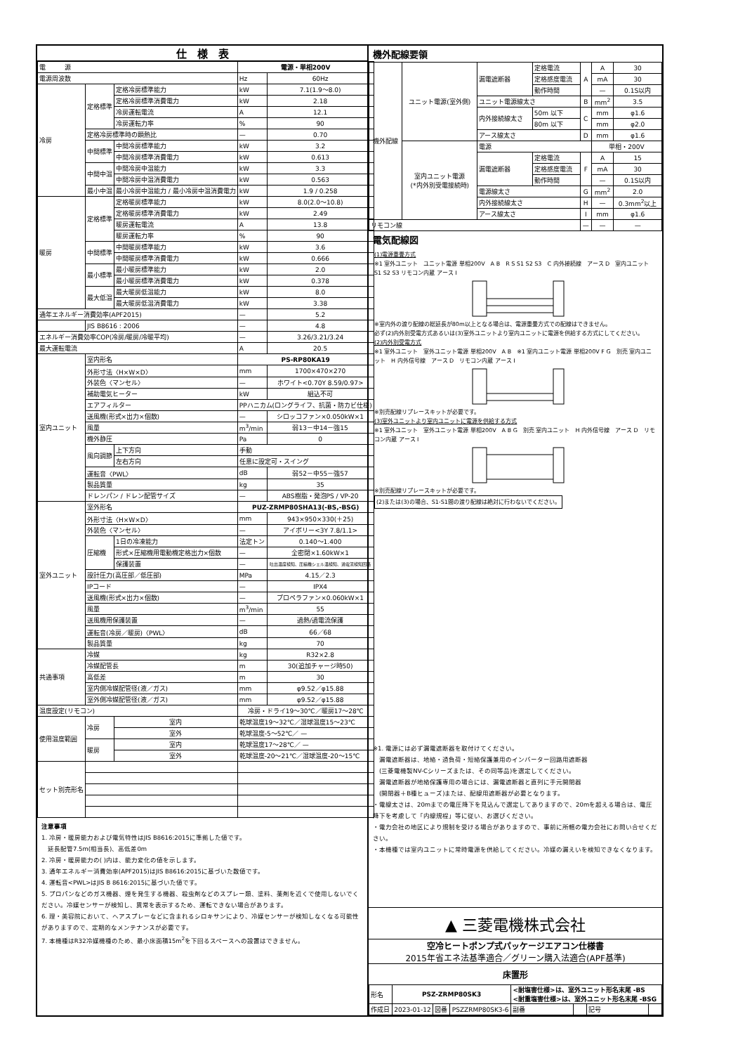仕　様　表
| 電 源 | | | 電源・単相200V | |
| 電源周波数 | | | Hz | 60Hz |
| 冷房 | 定格標準 | 定格冷房標準能力 | kW | 7.1(1.9～8.0) |
| | | 定格冷房標準消費電力 | kW | 2.18 |
| | | 冷房運転電流 | A | 12.1 |
| | | 冷房運転力率 | % | 90 |
| | 定格冷房標準時の顕熱比 | | — | 0.70 |
| | 中間標準 | 中間冷房標準能力 | kW | 3.2 |
| | | 中間冷房標準消費電力 | kW | 0.613 |
| | 中間中温 | 中間冷房中温能力 | kW | 3.3 |
| | | 中間冷房中温消費電力 | kW | 0.563 |
| | 最小中温 | 最小冷房中温能力 / 最小冷房中温消費電力 | kW | 1.9 / 0.258 |
| 暖房 | 定格標準 | 定格暖房標準能力 | kW | 8.0(2.0～10.8) |
| | | 定格暖房標準消費電力 | kW | 2.49 |
| | | 暖房運転電流 | A | 13.8 |
| | | 暖房運転力率 | % | 90 |
| | 中間標準 | 中間暖房標準能力 | kW | 3.6 |
| | | 中間暖房標準消費電力 | kW | 0.666 |
| | 最小標準 | 最小暖房標準能力 | kW | 2.0 |
| | | 最小暖房標準消費電力 | kW | 0.378 |
| | 最大低温 | 最大暖房低温能力 | kW | 8.0 |
| | | 最大暖房低温消費電力 | kW | 3.38 |
| 通年エネルギー消費効率(APF2015) | | | — | 5.2 |
| | JIS B8616 : 2006 | | — | 4.8 |
| エネルギー消費効率COP(冷房/暖房/冷暖平均) | | | — | 3.26/3.21/3.24 |
| 最大運転電流 | | | A | 20.5 |
| 室内ユニット | 室内形名 | | PS-RP80KA19 | |
| | 外形寸法〈H×W×D〉 | | mm | 1700×470×270 |
| | 外装色〈マンセル〉 | | — | ホワイト<0.70Y 8.59/0.97> |
| | 補助電気ヒーター | | kW | 組込不可 |
| | エアフィルター | | PPハニカム(ロングライフ、抗菌・防カビ仕様) | |
| | 送風機(形式×出力×個数) | | — | シロッコファン×0.050kW×1 |
| | 風量 | | m<sup>3</sup>/min | 弱13－中14－強15 |
| | 機外静圧 | | Pa | 0 |
| | 風向調節 | 上下方向 | 手動 | |
| | | 左右方向 | 任意に設定可・スイング | |
| | 運転音〈PWL〉 | | dB | 弱52－中55－強57 |
| | 製品質量 | | kg | 35 |
| | ドレンパン / ドレン配管サイズ | | — | ABS樹脂・発泡PS / VP-20 |
| 室外ユニット | 室外形名 | | PUZ-ZRMP80SHA13(-BS,-BSG) | |
| | 外形寸法〈H×W×D〉 | | mm | 943×950×330(＋25) |
| | 外装色〈マンセル〉 | | — | アイボリー<3Y 7.8/1.1> |
| | 圧縮機 | 1日の冷凍能力 | 法定トン | 0.140～1.400 |
| | | 形式×圧縮機用電動機定格出力×個数 | — | 全密閉×1.60kW×1 |
| | | 保護装置 | — | 吐出温度検知、圧縮機シェル温検知、過電流検知回路 |
| | 設計圧力(高圧部／低圧部) | | MPa | 4.15／2.3 |
| | IPコード | | — | IPX4 |
| | 送風機(形式×出力×個数) | | — | プロペラファン×0.060kW×1 |
| | 風量 | | m<sup>3</sup>/min | 55 |
| | 送風機用保護装置 | | — | 過熱/過電流保護 |
| | 運転音(冷房／暖房)〈PWL〉 | | dB | 66／68 |
| | 製品質量 | | kg | 70 |
| 共通事項 | 冷媒 | | kg | R32×2.8 |
| | 冷媒配管長 | | m | 30(追加チャージ時50) |
| | 高低差 | | m | 30 |
| | 室内側冷媒配管径(液／ガス) | | mm | φ9.52／φ15.88 |
| | 室外側冷媒配管径(液／ガス) | | mm | φ9.52／φ15.88 |
| 温度設定(リモコン) | | | 冷房・ドライ19～30℃／暖房17～28℃ | |
| 使用温度範囲 | 冷房 | 室内 | 乾球温度19～32℃／湿球温度15～23℃ | |
| | | 室外 | 乾球温度-5～52℃／ — | |
| | 暖房 | 室内 | 乾球温度17～28℃／ — | |
| | | 室外 | 乾球温度-20～21℃／湿球温度-20～15℃ | |
| セット別売形名 | | | | |
注意事項
1. 冷房・暖房能力および電気特性はJIS B8616:2015に準拠した値です。
　延長配管7.5m(相当長)、高低差0m
2. 冷房・暖房能力の( )内は、能力変化の値を示します。
3. 通年エネルギー消費効率(APF2015)はJIS B8616:2015に基づいた数値です。
4. 運転音<PWL>はJIS B 8616:2015に基づいた値です。
5. プロパンなどのガス機器、煙を発生する機器、殺虫剤などのスプレー類、塗料、薬剤を近くで使用しないでください。冷媒センサーが検知し、異常を表示するため、運転できない場合があります。
6. 理・美容院において、ヘアスプレーなどに含まれるシロキサンにより、冷媒センサーが検知しなくなる可能性がありますので、定期的なメンテナンスが必要です。
7. 本機種はR32冷媒機種のため、最小床面積15m<sup>2</sup>を下回るスペースへの設置はできません。
機外配線要領
| 機外配線 | ユニット電源(室外側) | 漏電遮断器 | 定格電流 | A | A | 30 |
| | | | 定格感度電流 | | mA | 30 |
| | | | 動作時間 | | — | 0.1S以内 |
| | | ユニット電源線太さ | | B | mm<sup>2</sup> | 3.5 |
| | | 内外接続線太さ | 50m 以下 | C | mm | φ1.6 |
| | | | 80m 以下 | | mm | φ2.0 |
| | | アース線太さ | | D | mm | φ1.6 |
| | 室内ユニット電源 (*内外別受電接続時) | 電源 | | | 単相・200V | |
| | | 漏電遮断器 | 定格電流 | F | A | 15 |
| | | | 定格感度電流 | | mA | 30 |
| | | | 動作時間 | | — | 0.1S以内 |
| | | 電源線太さ | | G | mm<sup>2</sup> | 2.0 |
| | | 内外接続線太さ | | H | — | 0.3mm<sup>2</sup>以上 |
| | | アース線太さ | | I | mm | φ1.6 |
| リモコン線 | | | | — | — | — |
電気配線図
(1)電源重畳方式
※1 室外ユニット　ユニット電源 単相200V　A B　R S S1 S2 S3　C 内外接続線　アース D　室内ユニット S1 S2 S3 リモコン内蔵 アース I
※室内外の渡り配線の総延長が80m以上となる場合は、電源重畳方式での配線はできません。
必ず(2)内外別受電方式あるいは(3)室外ユニットより室内ユニットに電源を供給する方式にしてください。
(2)内外別受電方式
※1 室外ユニット　室外ユニット電源 単相200V　A B　※1 室内ユニット電源 単相200V F G　別売 室内ユニット　H 内外信号線　アース D　リモコン内蔵 アース I
※別売配線リプレースキットが必要です。
(3)室外ユニットより室内ユニットに電源を供給する方式
※1 室外ユニット　室外ユニット電源 単相200V　A B G　別売 室内ユニット　H 内外信号線　アース D　リモコン内蔵 アース I
※別売配線リプレースキットが必要です。
(2)または(3)の場合、S1-S1間の渡り配線は絶対に行わないでください。
※1. 電源には必ず漏電遮断器を取付けてください。
　漏電遮断器は、地絡・過負荷・短絡保護兼用のインバーター回路用遮断器
　(三菱電機製NV-Cシリーズまたは、その同等品)を選定してください。
　漏電遮断器が地絡保護専用の場合には、漏電遮断器と直列に手元開閉器
　(開閉器＋B種ヒューズ)または、配線用遮断器が必要となります。
・電線太さは、20mまでの電圧降下を見込んで選定してありますので、20mを超える場合は、電圧降下を考慮して「内線規程」等に従い、お選びください。
・電力会社の地区により規制を受ける場合がありますので、事前に所轄の電力会社にお問い合せください。
・本機種では室内ユニットに常時電源を供給してください。冷媒の漏えいを検知できなくなります。
▲ 三菱電機株式会社
空冷ヒートポンプ式パッケージエアコン仕様書
2015年省エネ法基準適合／グリーン購入法適合(APF基準)
床置形
| 形名 | PSZ-ZRMP80SK3 | | | <耐塩害仕様>は、室外ユニット形名末尾 -BS <耐重塩害仕様>は、室外ユニット形名末尾 -BSG | | | |
| 作成日 | 2023-01-12 | 図番 | PSZZRMP80SK3-6 | 副番 | | 記号 | |